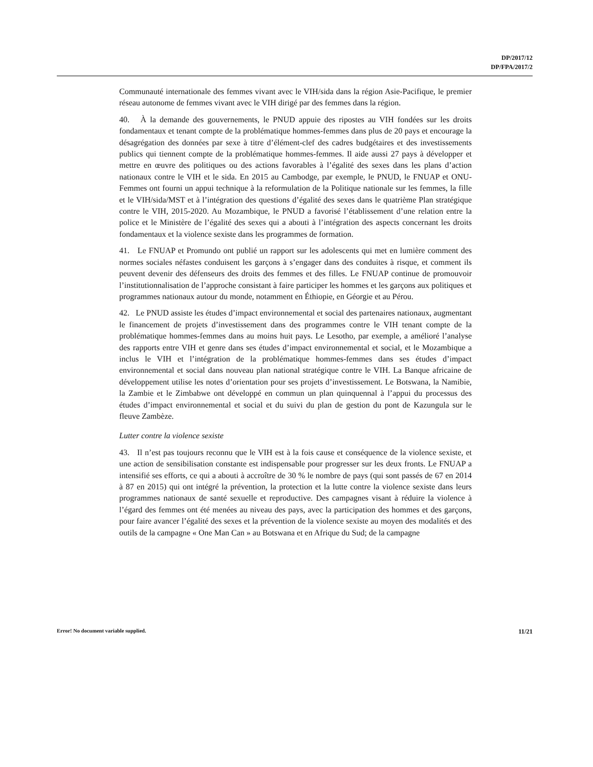DP/2017/12
DP/FPA/2017/2
Communauté internationale des femmes vivant avec le VIH/sida dans la région Asie-Pacifique, le premier réseau autonome de femmes vivant avec le VIH dirigé par des femmes dans la région.
40. À la demande des gouvernements, le PNUD appuie des ripostes au VIH fondées sur les droits fondamentaux et tenant compte de la problématique hommes-femmes dans plus de 20 pays et encourage la désagrégation des données par sexe à titre d’élément-clef des cadres budgétaires et des investissements publics qui tiennent compte de la problématique hommes-femmes. Il aide aussi 27 pays à développer et mettre en œuvre des politiques ou des actions favorables à l’égalité des sexes dans les plans d’action nationaux contre le VIH et le sida. En 2015 au Cambodge, par exemple, le PNUD, le FNUAP et ONU-Femmes ont fourni un appui technique à la reformulation de la Politique nationale sur les femmes, la fille et le VIH/sida/MST et à l’intégration des questions d’égalité des sexes dans le quatrième Plan stratégique contre le VIH, 2015-2020. Au Mozambique, le PNUD a favorisé l’établissement d’une relation entre la police et le Ministère de l’égalité des sexes qui a abouti à l’intégration des aspects concernant les droits fondamentaux et la violence sexiste dans les programmes de formation.
41. Le FNUAP et Promundo ont publié un rapport sur les adolescents qui met en lumière comment des normes sociales néfastes conduisent les garçons à s’engager dans des conduites à risque, et comment ils peuvent devenir des défenseurs des droits des femmes et des filles. Le FNUAP continue de promouvoir l’institutionnalisation de l’approche consistant à faire participer les hommes et les garçons aux politiques et programmes nationaux autour du monde, notamment en Éthiopie, en Géorgie et au Pérou.
42. Le PNUD assiste les études d’impact environnemental et social des partenaires nationaux, augmentant le financement de projets d’investissement dans des programmes contre le VIH tenant compte de la problématique hommes-femmes dans au moins huit pays. Le Lesotho, par exemple, a amélioré l’analyse des rapports entre VIH et genre dans ses études d’impact environnemental et social, et le Mozambique a inclus le VIH et l’intégration de la problématique hommes-femmes dans ses études d’impact environnemental et social dans nouveau plan national stratégique contre le VIH. La Banque africaine de développement utilise les notes d’orientation pour ses projets d’investissement. Le Botswana, la Namibie, la Zambie et le Zimbabwe ont développé en commun un plan quinquennal à l’appui du processus des études d’impact environnemental et social et du suivi du plan de gestion du pont de Kazungula sur le fleuve Zambèze.
Lutter contre la violence sexiste
43. Il n’est pas toujours reconnu que le VIH est à la fois cause et conséquence de la violence sexiste, et une action de sensibilisation constante est indispensable pour progresser sur les deux fronts. Le FNUAP a intensifié ses efforts, ce qui a abouti à accroître de 30 % le nombre de pays (qui sont passés de 67 en 2014 à 87 en 2015) qui ont intégré la prévention, la protection et la lutte contre la violence sexiste dans leurs programmes nationaux de santé sexuelle et reproductive. Des campagnes visant à réduire la violence à l’égard des femmes ont été menées au niveau des pays, avec la participation des hommes et des garçons, pour faire avancer l’égalité des sexes et la prévention de la violence sexiste au moyen des modalités et des outils de la campagne « One Man Can » au Botswana et en Afrique du Sud; de la campagne
Error! No document variable supplied. 11/21